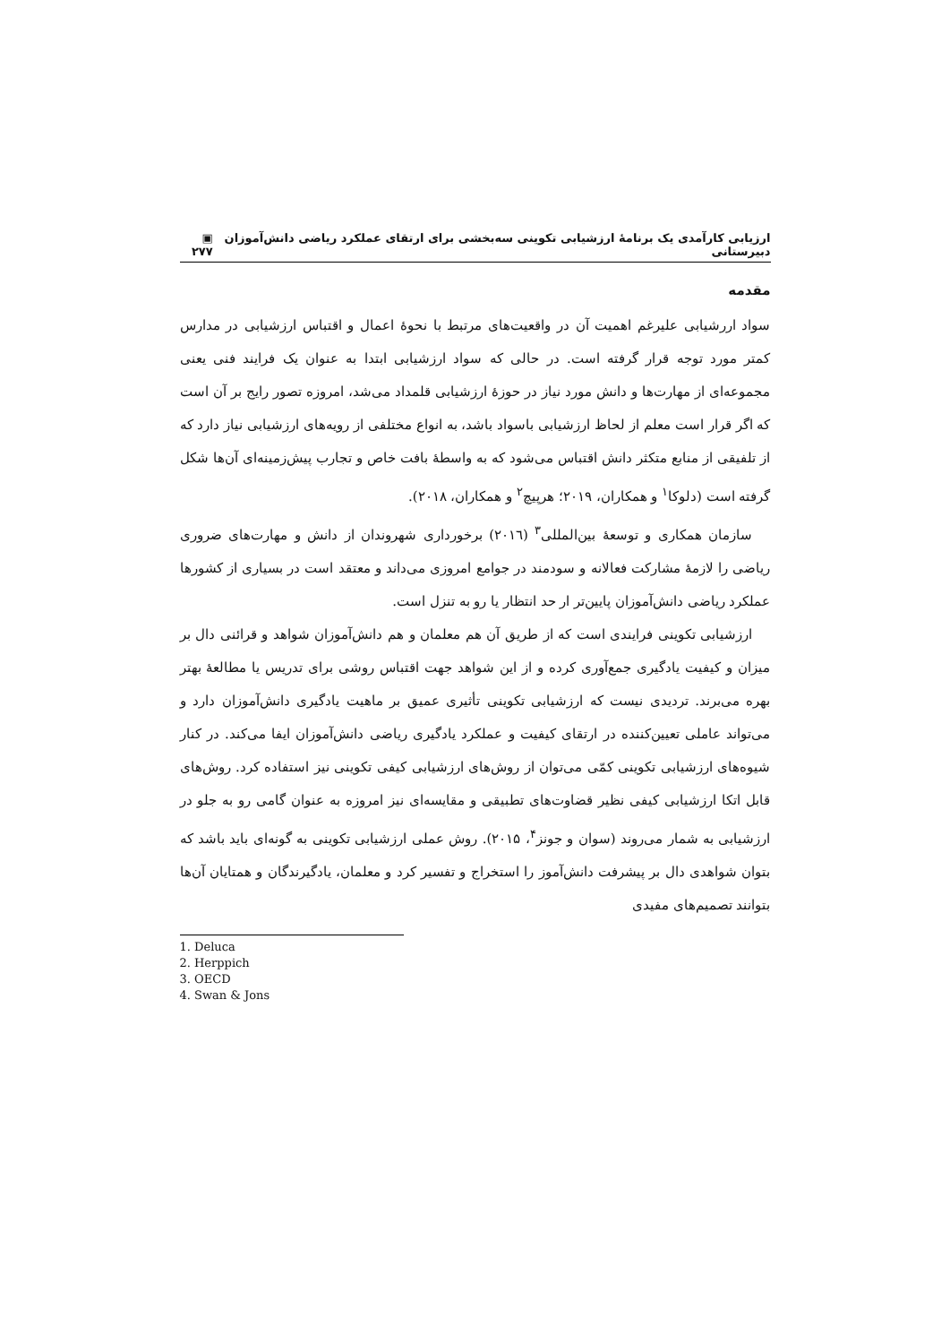ارزیابی کارآمدی یک برنامهٔ ارزشیابی تکوینی سه‌بخشی برای ارتقای عملکرد ریاضی دانش‌آموزان دبیرستانی ▣ ۲۷۷
مقدمه
سواد اررشیابی علیرغم اهمیت آن در واقعیت‌های مرتبط با نحوهٔ اعمال و اقتباس ارزشیابی در مدارس کمتر مورد توجه قرار گرفته است. در حالی که سواد ارزشیابی ابتدا به عنوان یک فرایند فنی یعنی مجموعه‌ای از مهارت‌ها و دانش مورد نیاز در حوزهٔ ارزشیابی قلمداد می‌شد، امروزه تصور رایج بر آن است که اگر قرار است معلم از لحاظ ارزشیابی باسواد باشد، به انواع مختلفی از رویه‌های ارزشیابی نیاز دارد که از تلفیقی از منابع متکثر دانش اقتباس می‌شود که به واسطهٔ بافت خاص و تجارب پیش‌زمینه‌ای آن‌ها شکل گرفته است (دلوکا<sup>۱</sup> و همکاران، ۲۰۱۹؛ هرپیچ<sup>۲</sup> و همکاران، ۲۰۱۸).
سازمان همکاری و توسعهٔ بین‌المللی<sup>۳</sup> (۲۰۱٦) برخورداری شهروندان از دانش و مهارت‌های ضروری ریاضی را لازمهٔ مشارکت فعالانه و سودمند در جوامع امروزی می‌داند و معتقد است در بسیاری از کشورها عملکرد ریاضی دانش‌آموزان پایین‌تر ار حد انتظار یا رو به تنزل است.
ارزشیابی تکوینی فرایندی است که از طریق آن هم معلمان و هم دانش‌آموزان شواهد و قرائنی دال بر میزان و کیفیت یادگیری جمع‌آوری کرده و از این شواهد جهت اقتباس روشی برای تدریس یا مطالعهٔ بهتر بهره می‌برند. تردیدی نیست که ارزشیابی تکوینی تأثیری عمیق بر ماهیت یادگیری دانش‌آموزان دارد و می‌تواند عاملی تعیین‌کننده در ارتقای کیفیت و عملکرد یادگیری ریاضی دانش‌آموزان ایفا می‌کند. در کنار شیوه‌های ارزشیابی تکوینی کمّی می‌توان از روش‌های ارزشیابی کیفی تکوینی نیز استفاده کرد. روش‌های قابل اتکا ارزشیابی کیفی نظیر قضاوت‌های تطبیقی و مقایسه‌ای نیز امروزه به عنوان گامی رو به جلو در ارزشیابی به شمار می‌روند (سوان و جونز<sup>۴</sup>، ۲۰۱۵). روش عملی ارزشیابی تکوینی به گونه‌ای باید باشد که بتوان شواهدی دال بر پیشرفت دانش‌آموز را استخراج و تفسیر کرد و معلمان، یادگیرندگان و همتایان آن‌ها بتوانند تصمیم‌های مفیدی
1. Deluca
2. Herppich
3. OECD
4. Swan & Jons